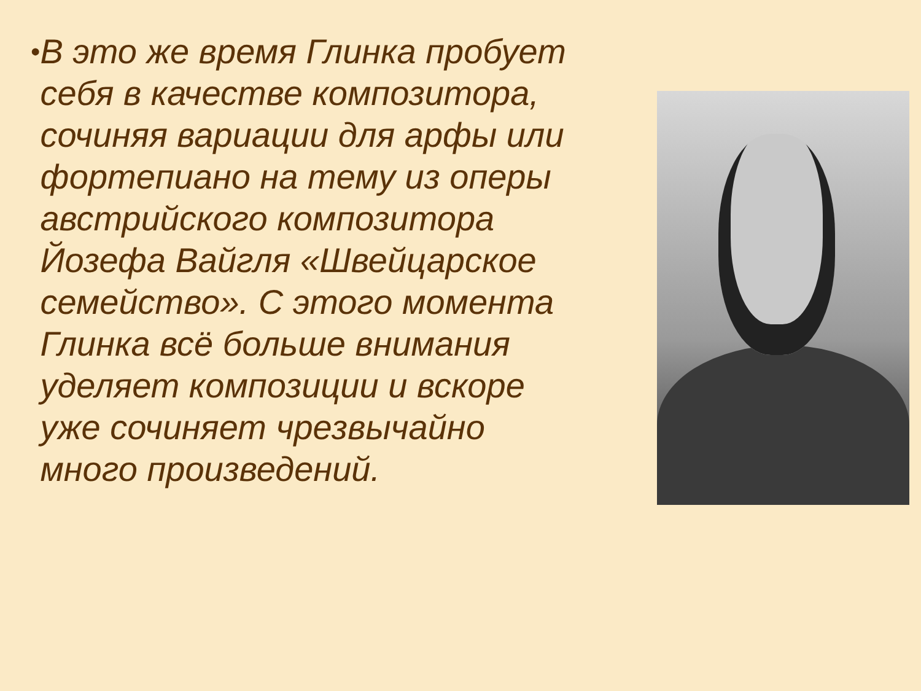•
В это же время Глинка пробует себя в качестве композитора, сочиняя вариации для арфы или фортепиано на тему из оперы австрийского композитора Йозефа Вайгля «Швейцарское семейство». С этого момента Глинка всё больше внимания уделяет композиции и вскоре уже сочиняет чрезвычайно много произведений.